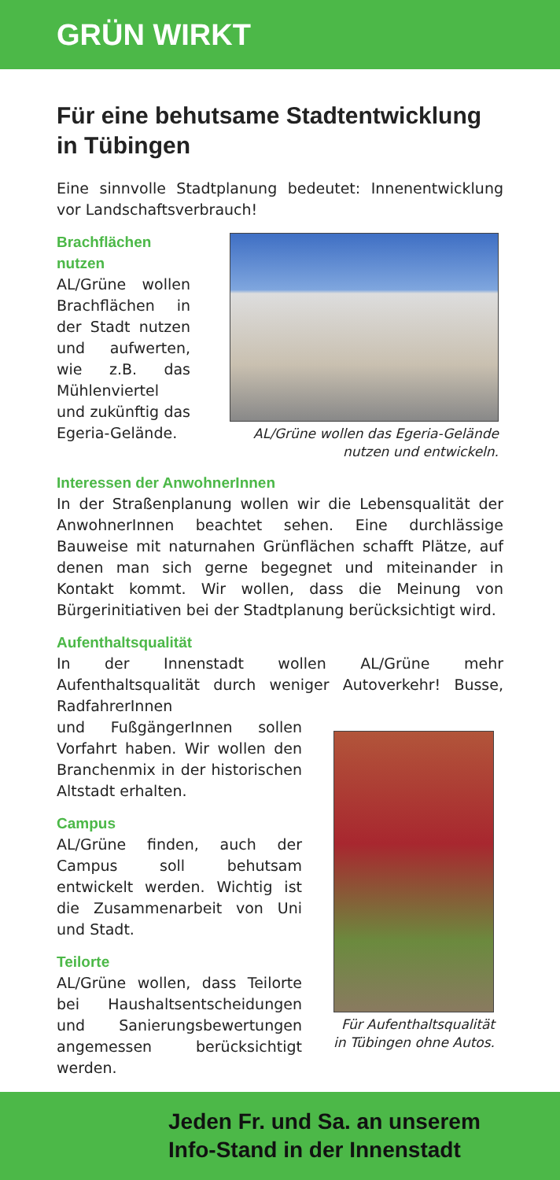GRÜN WIRKT
Für eine behutsame Stadtentwicklung in Tübingen
Eine sinnvolle Stadtplanung bedeutet: Innenentwicklung vor Landschaftsverbrauch!
Brachflächen nutzen
AL/Grüne wollen Brachflächen in der Stadt nutzen und aufwerten, wie z.B. das Mühlenviertel und zukünftig das Egeria-Gelände.
AL/Grüne wollen das Egeria-Gelände
nutzen und entwickeln.
Interessen der AnwohnerInnen
In der Straßenplanung wollen wir die Lebensqualität der AnwohnerInnen beachtet sehen. Eine durchlässige Bauweise mit naturnahen Grünflächen schafft Plätze, auf denen man sich gerne begegnet und miteinander in Kontakt kommt. Wir wollen, dass die Meinung von Bürgerinitiativen bei der Stadtplanung berücksichtigt wird.
Aufenthaltsqualität
In der Innenstadt wollen AL/Grüne mehr Aufenthaltsqualität durch weniger Autoverkehr! Busse, RadfahrerInnen
und FußgängerInnen sollen Vorfahrt haben. Wir wollen den Branchenmix in der historischen Altstadt erhalten.
Campus
AL/Grüne finden, auch der Campus soll behutsam entwickelt werden. Wichtig ist die Zusammenarbeit von Uni und Stadt.
Teilorte
AL/Grüne wollen, dass Teilorte bei Haushaltsentscheidungen und Sanierungsbewertungen angemessen berücksichtigt werden.
Für Aufenthaltsqualität
in Tübingen ohne Autos.
Jeden Fr. und Sa. an unserem
Info-Stand in der Innenstadt